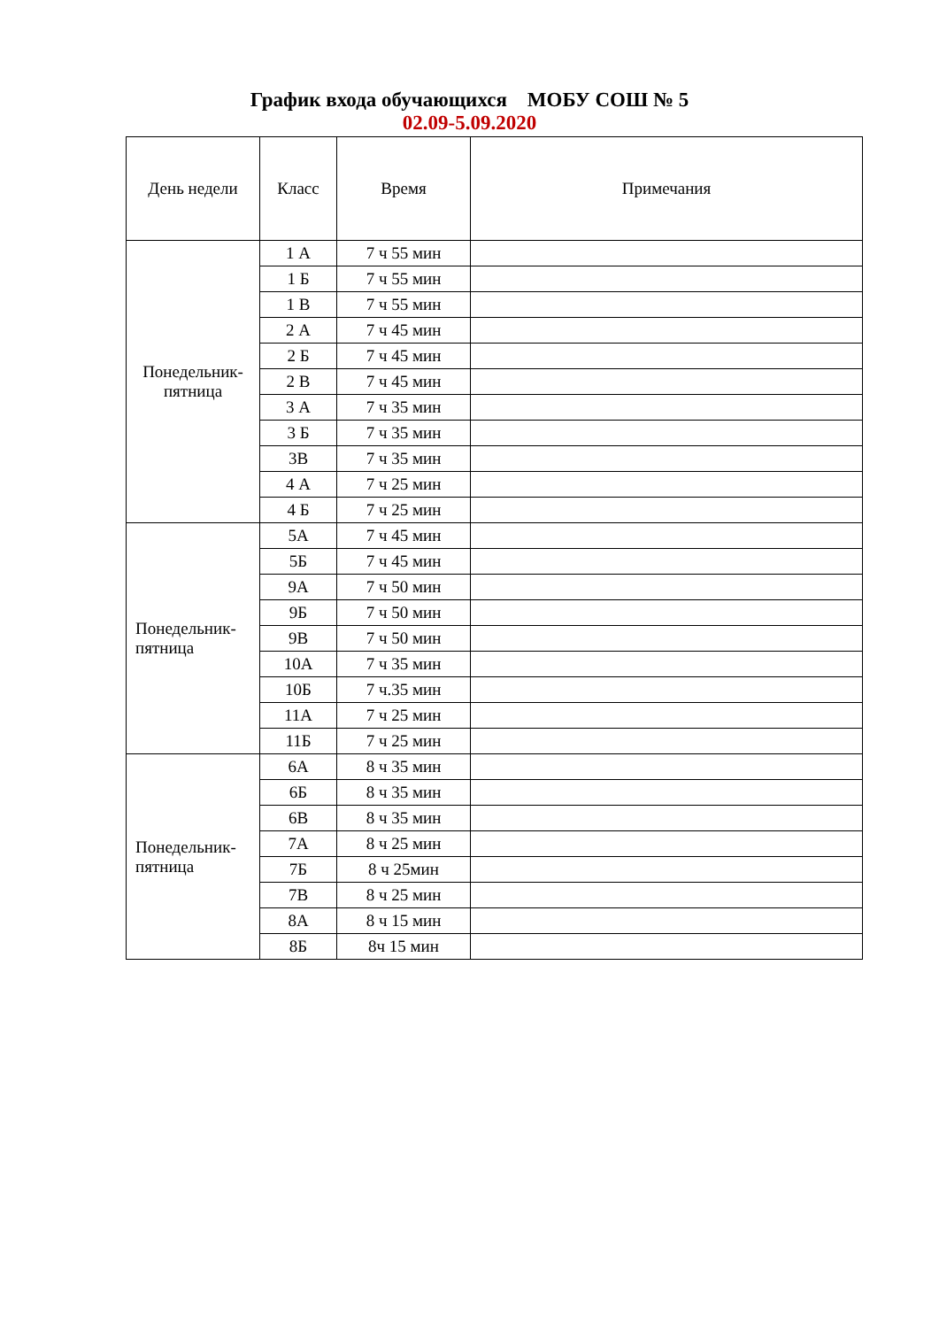График входа обучающихся МОБУ СОШ № 5
02.09-5.09.2020
| День недели | Класс | Время | Примечания |
| --- | --- | --- | --- |
| Понедельник- пятница | 1 А | 7 ч 55 мин | |
| | 1 Б | 7 ч 55 мин | |
| | 1 В | 7 ч 55 мин | |
| | 2 А | 7 ч 45 мин | |
| | 2 Б | 7 ч 45 мин | |
| | 2 В | 7 ч 45 мин | |
| | 3 А | 7 ч 35 мин | |
| | 3 Б | 7 ч 35 мин | |
| | 3В | 7 ч 35 мин | |
| | 4 А | 7 ч 25 мин | |
| | 4 Б | 7 ч 25 мин | |
| Понедельник- пятница | 5А | 7 ч 45 мин | |
| | 5Б | 7 ч 45 мин | |
| | 9А | 7 ч 50 мин | |
| | 9Б | 7 ч 50 мин | |
| | 9В | 7 ч 50 мин | |
| | 10А | 7 ч 35 мин | |
| | 10Б | 7 ч.35 мин | |
| | 11А | 7 ч 25 мин | |
| | 11Б | 7 ч 25 мин | |
| Понедельник- пятница | 6А | 8 ч 35 мин | |
| | 6Б | 8 ч 35 мин | |
| | 6В | 8 ч 35 мин | |
| | 7А | 8 ч 25 мин | |
| | 7Б | 8 ч 25мин | |
| | 7В | 8 ч 25 мин | |
| | 8А | 8 ч 15 мин | |
| | 8Б | 8ч 15 мин | |